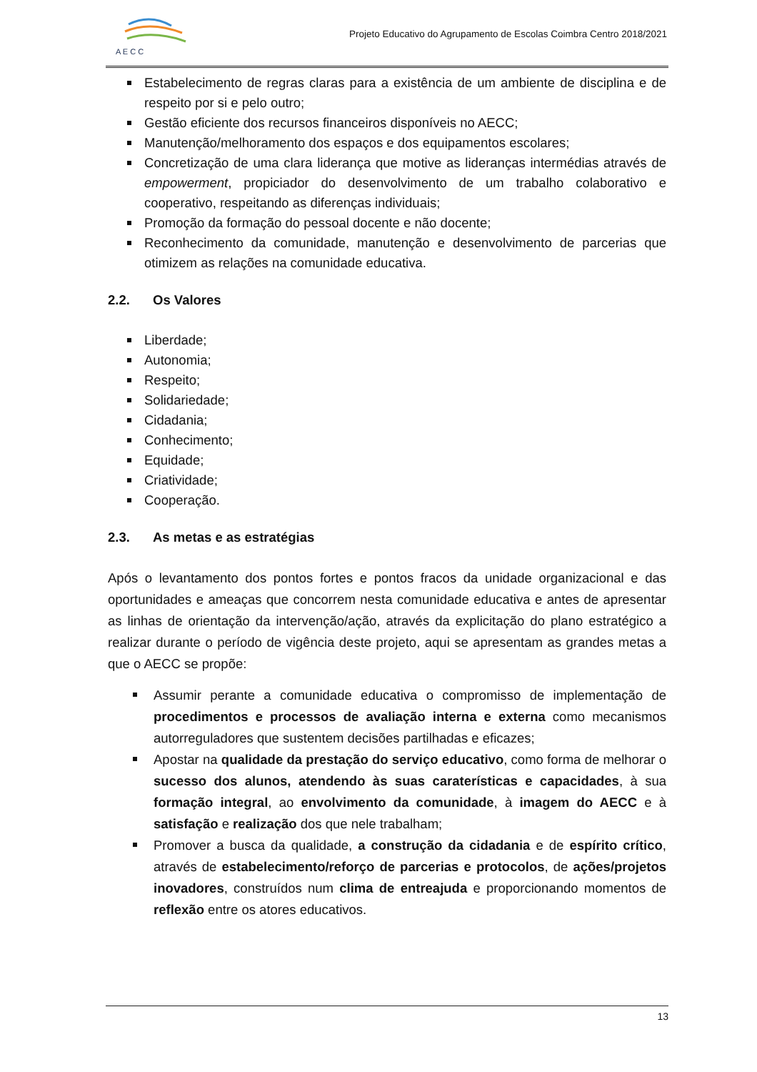A E C C
Projeto Educativo do Agrupamento de Escolas Coimbra Centro 2018/2021
Estabelecimento de regras claras para a existência de um ambiente de disciplina e de respeito por si e pelo outro;
Gestão eficiente dos recursos financeiros disponíveis no AECC;
Manutenção/melhoramento dos espaços e dos equipamentos escolares;
Concretização de uma clara liderança que motive as lideranças intermédias através de empowerment, propiciador do desenvolvimento de um trabalho colaborativo e cooperativo, respeitando as diferenças individuais;
Promoção da formação do pessoal docente e não docente;
Reconhecimento da comunidade, manutenção e desenvolvimento de parcerias que otimizem as relações na comunidade educativa.
2.2. Os Valores
Liberdade;
Autonomia;
Respeito;
Solidariedade;
Cidadania;
Conhecimento;
Equidade;
Criatividade;
Cooperação.
2.3. As metas e as estratégias
Após o levantamento dos pontos fortes e pontos fracos da unidade organizacional e das oportunidades e ameaças que concorrem nesta comunidade educativa e antes de apresentar as linhas de orientação da intervenção/ação, através da explicitação do plano estratégico a realizar durante o período de vigência deste projeto, aqui se apresentam as grandes metas a que o AECC se propõe:
Assumir perante a comunidade educativa o compromisso de implementação de procedimentos e processos de avaliação interna e externa como mecanismos autorreguladores que sustentem decisões partilhadas e eficazes;
Apostar na qualidade da prestação do serviço educativo, como forma de melhorar o sucesso dos alunos, atendendo às suas caraterísticas e capacidades, à sua formação integral, ao envolvimento da comunidade, à imagem do AECC e à satisfação e realização dos que nele trabalham;
Promover a busca da qualidade, a construção da cidadania e de espírito crítico, através de estabelecimento/reforço de parcerias e protocolos, de ações/projetos inovadores, construídos num clima de entreajuda e proporcionando momentos de reflexão entre os atores educativos.
13